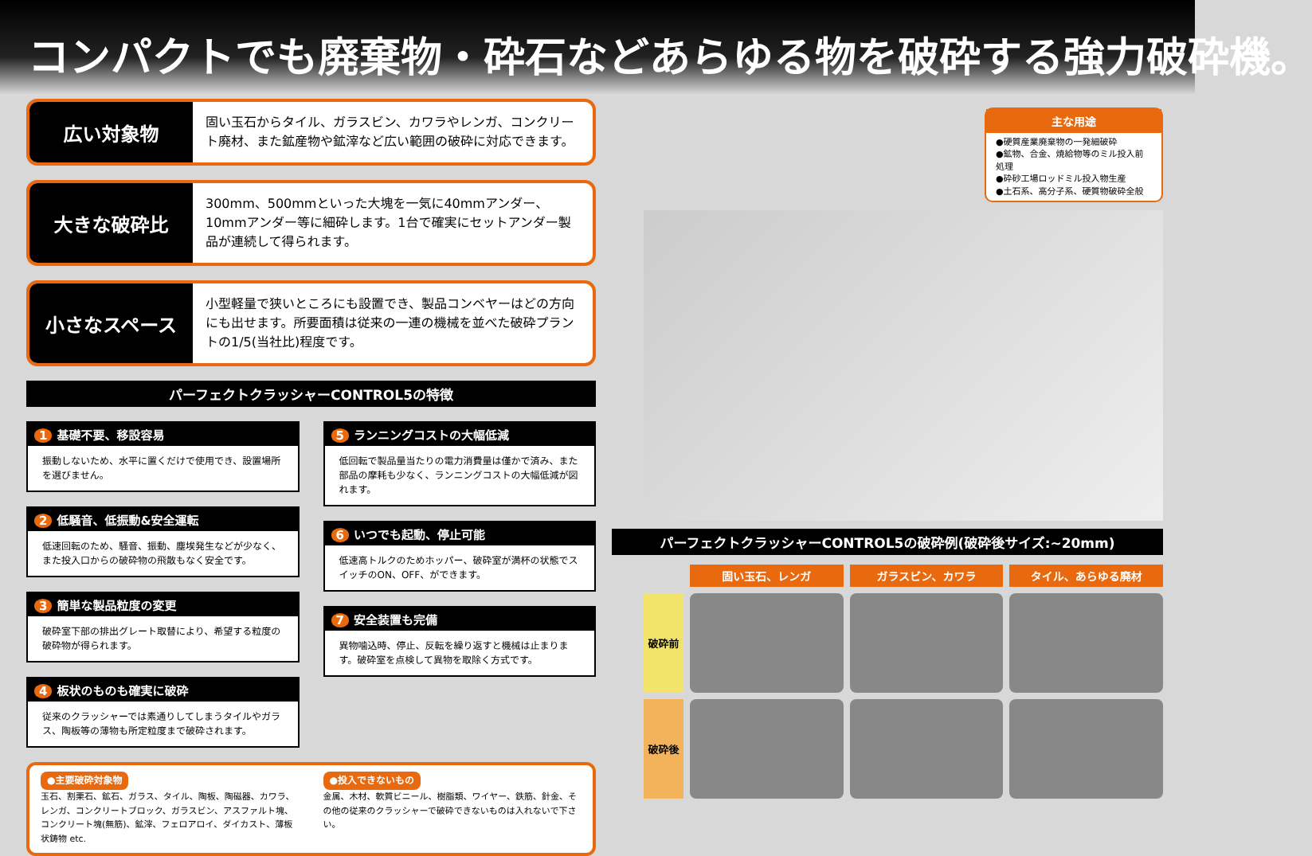コンパクトでも廃棄物・砕石などあらゆる物を破砕する強力破砕機。
広い対象物
固い玉石からタイル、ガラスビン、カワラやレンガ、コンクリート廃材、また鉱産物や鉱滓など広い範囲の破砕に対応できます。
大きな破砕比
300mm、500mmといった大塊を一気に40mmアンダー、10mmアンダー等に細砕します。1台で確実にセットアンダー製品が連続して得られます。
小さなスペース
小型軽量で狭いところにも設置でき、製品コンベヤーはどの方向にも出せます。所要面積は従来の一連の機械を並べた破砕プラントの1/5(当社比)程度です。
パーフェクトクラッシャーCONTROL5の特徴
1 基礎不要、移設容易
振動しないため、水平に置くだけで使用でき、設置場所を選びません。
2 低騒音、低振動&安全運転
低速回転のため、騒音、振動、塵埃発生などが少なく、また投入口からの破砕物の飛散もなく安全です。
3 簡単な製品粒度の変更
破砕室下部の排出グレート取替により、希望する粒度の破砕物が得られます。
4 板状のものも確実に破砕
従来のクラッシャーでは素通りしてしまうタイルやガラス、陶板等の薄物も所定粒度まで破砕されます。
5 ランニングコストの大幅低減
低回転で製品量当たりの電力消費量は僅かで済み、また部品の摩耗も少なく、ランニングコストの大幅低減が図れます。
6 いつでも起動、停止可能
低速高トルクのためホッパー、破砕室が満杯の状態でスイッチのON、OFF、ができます。
7 安全装置も完備
異物噛込時、停止、反転を繰り返すと機械は止まります。破砕室を点検して異物を取除く方式です。
●主要破砕対象物
玉石、割栗石、鉱石、ガラス、タイル、陶板、陶磁器、カワラ、レンガ、コンクリートブロック、ガラスビン、アスファルト塊、コンクリート塊(無筋)、鉱滓、フェロアロイ、ダイカスト、薄板状鋳物 etc.
●投入できないもの
金属、木材、軟質ビニール、樹脂類、ワイヤー、鉄筋、針金、その他の従来のクラッシャーで破砕できないものは入れないで下さい。
主な用途
●硬質産業廃棄物の一発細破砕
●鉱物、合金、焼給物等のミル投入前処理
●砕砂工場ロッドミル投入物生産
●土石系、高分子系、硬質物破砕全般
パーフェクトクラッシャーCONTROL5の破砕例(破砕後サイズ:~20mm)
固い玉石、レンガ
ガラスビン、カワラ
タイル、あらゆる廃材
破砕前
破砕後